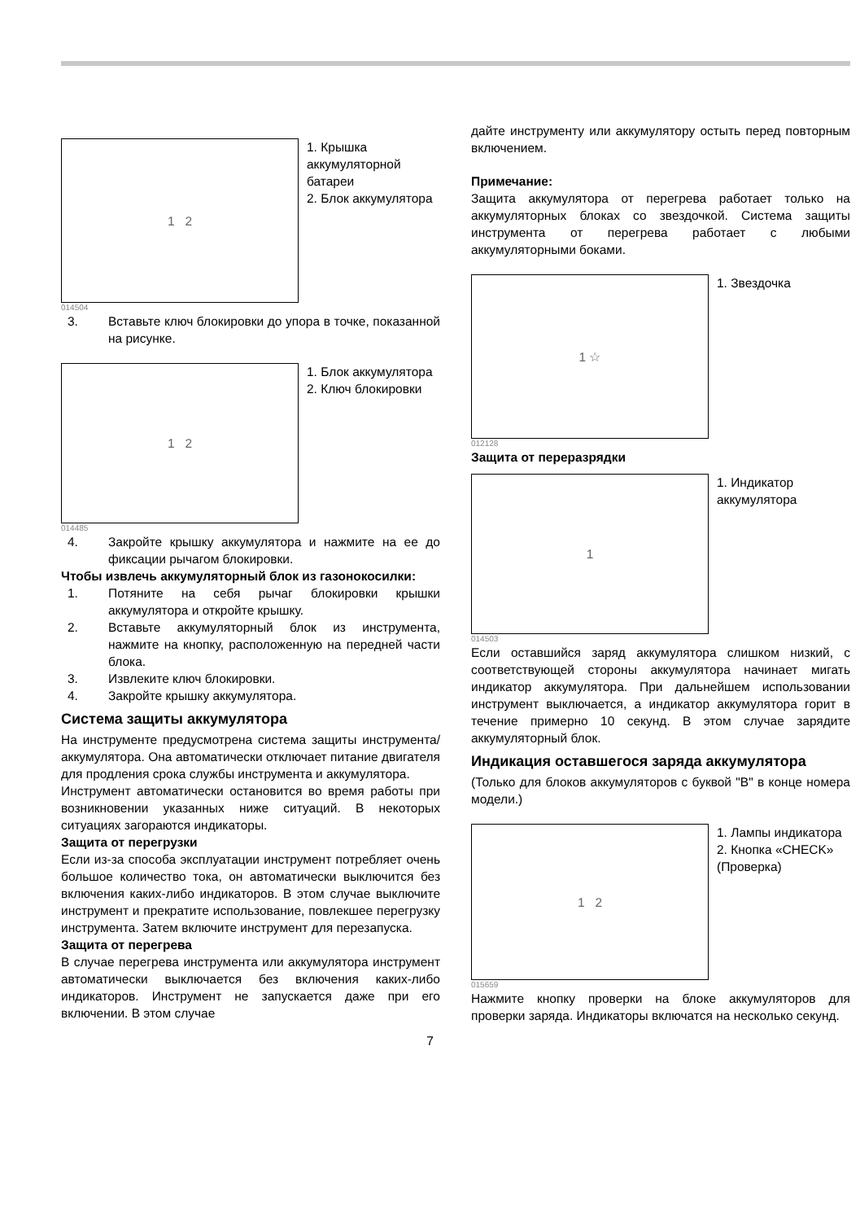1 2
1. Крышка аккумуляторной батареи
2. Блок аккумулятора
014504
3. Вставьте ключ блокировки до упора в точке, показанной на рисунке.
1 2
1. Блок аккумулятора
2. Ключ блокировки
014485
4. Закройте крышку аккумулятора и нажмите на ее до фиксации рычагом блокировки.
Чтобы извлечь аккумуляторный блок из газонокосилки:
1. Потяните на себя рычаг блокировки крышки аккумулятора и откройте крышку.
2. Вставьте аккумуляторный блок из инструмента, нажмите на кнопку, расположенную на передней части блока.
3. Извлеките ключ блокировки.
4. Закройте крышку аккумулятора.
Система защиты аккумулятора
На инструменте предусмотрена система защиты инструмента/аккумулятора. Она автоматически отключает питание двигателя для продления срока службы инструмента и аккумулятора.
Инструмент автоматически остановится во время работы при возникновении указанных ниже ситуаций. В некоторых ситуациях загораются индикаторы.
Защита от перегрузки
Если из-за способа эксплуатации инструмент потребляет очень большое количество тока, он автоматически выключится без включения каких-либо индикаторов. В этом случае выключите инструмент и прекратите использование, повлекшее перегрузку инструмента. Затем включите инструмент для перезапуска.
Защита от перегрева
В случае перегрева инструмента или аккумулятора инструмент автоматически выключается без включения каких-либо индикаторов. Инструмент не запускается даже при его включении. В этом случае
дайте инструменту или аккумулятору остыть перед повторным включением.
Примечание:
Защита аккумулятора от перегрева работает только на аккумуляторных блоках со звездочкой. Система защиты инструмента от перегрева работает с любыми аккумуляторными боками.
1 ☆
1. Звездочка
012128
Защита от переразрядки
1
1. Индикатор аккумулятора
014503
Если оставшийся заряд аккумулятора слишком низкий, с соответствующей стороны аккумулятора начинает мигать индикатор аккумулятора. При дальнейшем использовании инструмент выключается, а индикатор аккумулятора горит в течение примерно 10 секунд. В этом случае зарядите аккумуляторный блок.
Индикация оставшегося заряда аккумулятора
(Только для блоков аккумуляторов с буквой "B" в конце номера модели.)
1 2
1. Лампы индикатора
2. Кнопка «CHECK» (Проверка)
015659
Нажмите кнопку проверки на блоке аккумуляторов для проверки заряда. Индикаторы включатся на несколько секунд.
7